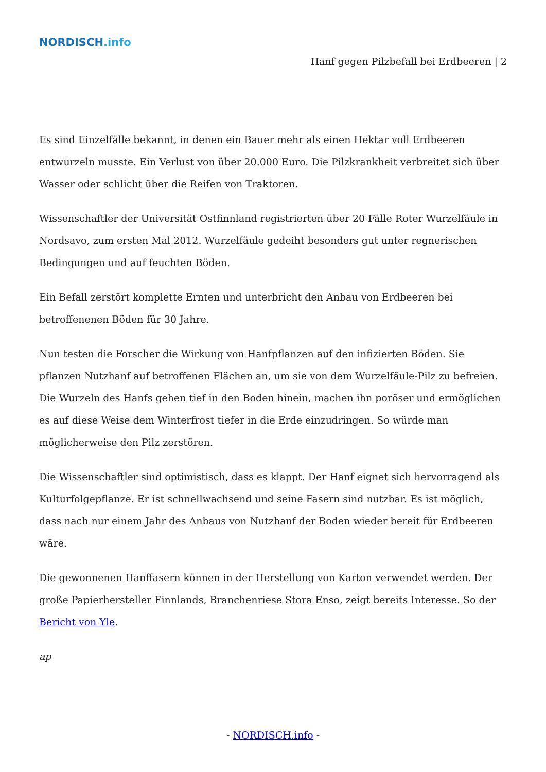NORDISCH.info
Hanf gegen Pilzbefall bei Erdbeeren | 2
Es sind Einzelfälle bekannt, in denen ein Bauer mehr als einen Hektar voll Erdbeeren entwurzeln musste. Ein Verlust von über 20.000 Euro. Die Pilzkrankheit verbreitet sich über Wasser oder schlicht über die Reifen von Traktoren.
Wissenschaftler der Universität Ostfinnland registrierten über 20 Fälle Roter Wurzelfäule in Nordsavo, zum ersten Mal 2012. Wurzelfäule gedeiht besonders gut unter regnerischen Bedingungen und auf feuchten Böden.
Ein Befall zerstört komplette Ernten und unterbricht den Anbau von Erdbeeren bei betroffenenen Böden für 30 Jahre.
Nun testen die Forscher die Wirkung von Hanfpflanzen auf den infizierten Böden. Sie pflanzen Nutzhanf auf betroffenen Flächen an, um sie von dem Wurzelfäule-Pilz zu befreien. Die Wurzeln des Hanfs gehen tief in den Boden hinein, machen ihn poröser und ermöglichen es auf diese Weise dem Winterfrost tiefer in die Erde einzudringen. So würde man möglicherweise den Pilz zerstören.
Die Wissenschaftler sind optimistisch, dass es klappt. Der Hanf eignet sich hervorragend als Kulturfolgepflanze. Er ist schnellwachsend und seine Fasern sind nutzbar. Es ist möglich, dass nach nur einem Jahr des Anbaus von Nutzhanf der Boden wieder bereit für Erdbeeren wäre.
Die gewonnenen Hanffasern können in der Herstellung von Karton verwendet werden. Der große Papierhersteller Finnlands, Branchenriese Stora Enso, zeigt bereits Interesse. So der Bericht von Yle.
ap
- NORDISCH.info -